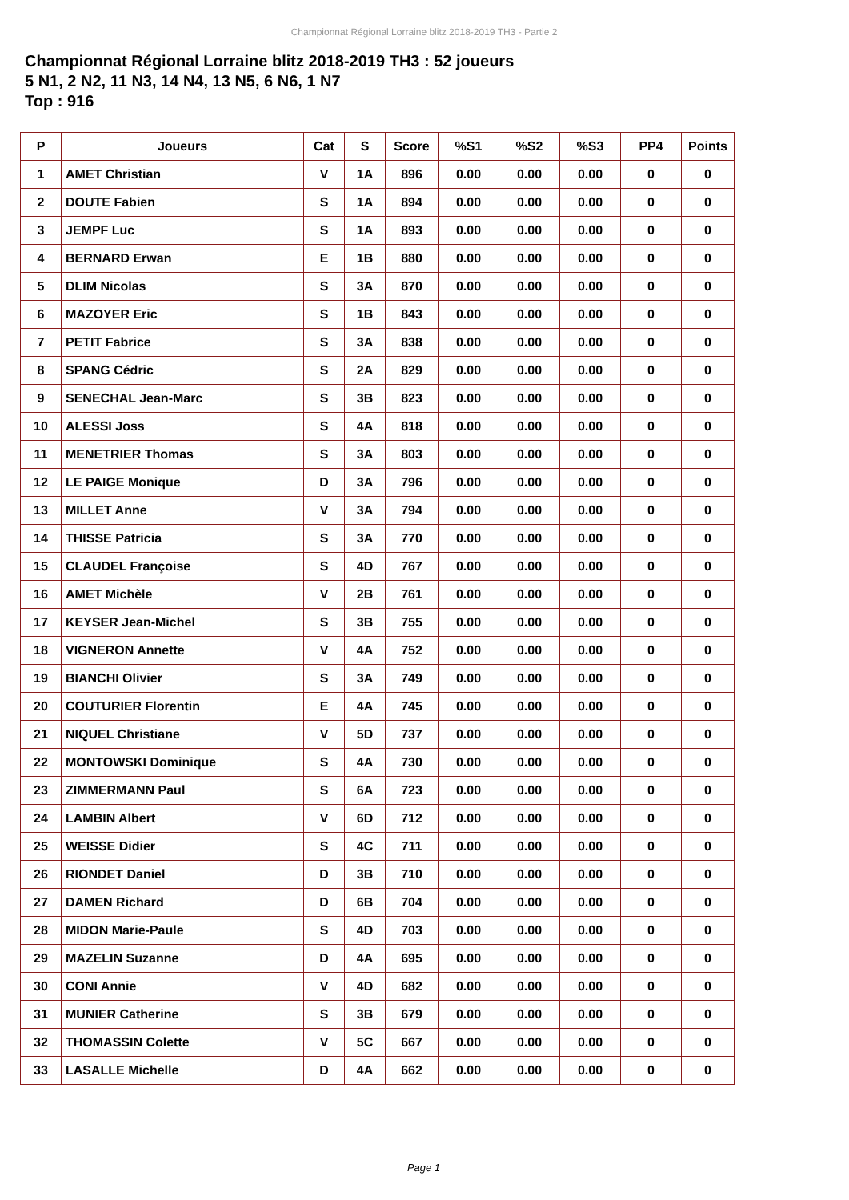Championnat Régional Lorraine blitz 2018-2019 TH3 - Partie 2
Championnat Régional Lorraine blitz 2018-2019 TH3 : 52 joueurs
5 N1, 2 N2, 11 N3, 14 N4, 13 N5, 6 N6, 1 N7
Top : 916
| P | Joueurs | Cat | S | Score | %S1 | %S2 | %S3 | PP4 | Points |
| --- | --- | --- | --- | --- | --- | --- | --- | --- | --- |
| 1 | AMET Christian | V | 1A | 896 | 0.00 | 0.00 | 0.00 | 0 | 0 |
| 2 | DOUTE Fabien | S | 1A | 894 | 0.00 | 0.00 | 0.00 | 0 | 0 |
| 3 | JEMPF Luc | S | 1A | 893 | 0.00 | 0.00 | 0.00 | 0 | 0 |
| 4 | BERNARD Erwan | E | 1B | 880 | 0.00 | 0.00 | 0.00 | 0 | 0 |
| 5 | DLIM Nicolas | S | 3A | 870 | 0.00 | 0.00 | 0.00 | 0 | 0 |
| 6 | MAZOYER Eric | S | 1B | 843 | 0.00 | 0.00 | 0.00 | 0 | 0 |
| 7 | PETIT Fabrice | S | 3A | 838 | 0.00 | 0.00 | 0.00 | 0 | 0 |
| 8 | SPANG Cédric | S | 2A | 829 | 0.00 | 0.00 | 0.00 | 0 | 0 |
| 9 | SENECHAL Jean-Marc | S | 3B | 823 | 0.00 | 0.00 | 0.00 | 0 | 0 |
| 10 | ALESSI Joss | S | 4A | 818 | 0.00 | 0.00 | 0.00 | 0 | 0 |
| 11 | MENETRIER Thomas | S | 3A | 803 | 0.00 | 0.00 | 0.00 | 0 | 0 |
| 12 | LE PAIGE Monique | D | 3A | 796 | 0.00 | 0.00 | 0.00 | 0 | 0 |
| 13 | MILLET Anne | V | 3A | 794 | 0.00 | 0.00 | 0.00 | 0 | 0 |
| 14 | THISSE Patricia | S | 3A | 770 | 0.00 | 0.00 | 0.00 | 0 | 0 |
| 15 | CLAUDEL Françoise | S | 4D | 767 | 0.00 | 0.00 | 0.00 | 0 | 0 |
| 16 | AMET Michèle | V | 2B | 761 | 0.00 | 0.00 | 0.00 | 0 | 0 |
| 17 | KEYSER Jean-Michel | S | 3B | 755 | 0.00 | 0.00 | 0.00 | 0 | 0 |
| 18 | VIGNERON Annette | V | 4A | 752 | 0.00 | 0.00 | 0.00 | 0 | 0 |
| 19 | BIANCHI Olivier | S | 3A | 749 | 0.00 | 0.00 | 0.00 | 0 | 0 |
| 20 | COUTURIER Florentin | E | 4A | 745 | 0.00 | 0.00 | 0.00 | 0 | 0 |
| 21 | NIQUEL Christiane | V | 5D | 737 | 0.00 | 0.00 | 0.00 | 0 | 0 |
| 22 | MONTOWSKI Dominique | S | 4A | 730 | 0.00 | 0.00 | 0.00 | 0 | 0 |
| 23 | ZIMMERMANN Paul | S | 6A | 723 | 0.00 | 0.00 | 0.00 | 0 | 0 |
| 24 | LAMBIN Albert | V | 6D | 712 | 0.00 | 0.00 | 0.00 | 0 | 0 |
| 25 | WEISSE Didier | S | 4C | 711 | 0.00 | 0.00 | 0.00 | 0 | 0 |
| 26 | RIONDET Daniel | D | 3B | 710 | 0.00 | 0.00 | 0.00 | 0 | 0 |
| 27 | DAMEN Richard | D | 6B | 704 | 0.00 | 0.00 | 0.00 | 0 | 0 |
| 28 | MIDON Marie-Paule | S | 4D | 703 | 0.00 | 0.00 | 0.00 | 0 | 0 |
| 29 | MAZELIN Suzanne | D | 4A | 695 | 0.00 | 0.00 | 0.00 | 0 | 0 |
| 30 | CONI Annie | V | 4D | 682 | 0.00 | 0.00 | 0.00 | 0 | 0 |
| 31 | MUNIER Catherine | S | 3B | 679 | 0.00 | 0.00 | 0.00 | 0 | 0 |
| 32 | THOMASSIN Colette | V | 5C | 667 | 0.00 | 0.00 | 0.00 | 0 | 0 |
| 33 | LASALLE Michelle | D | 4A | 662 | 0.00 | 0.00 | 0.00 | 0 | 0 |
Page 1